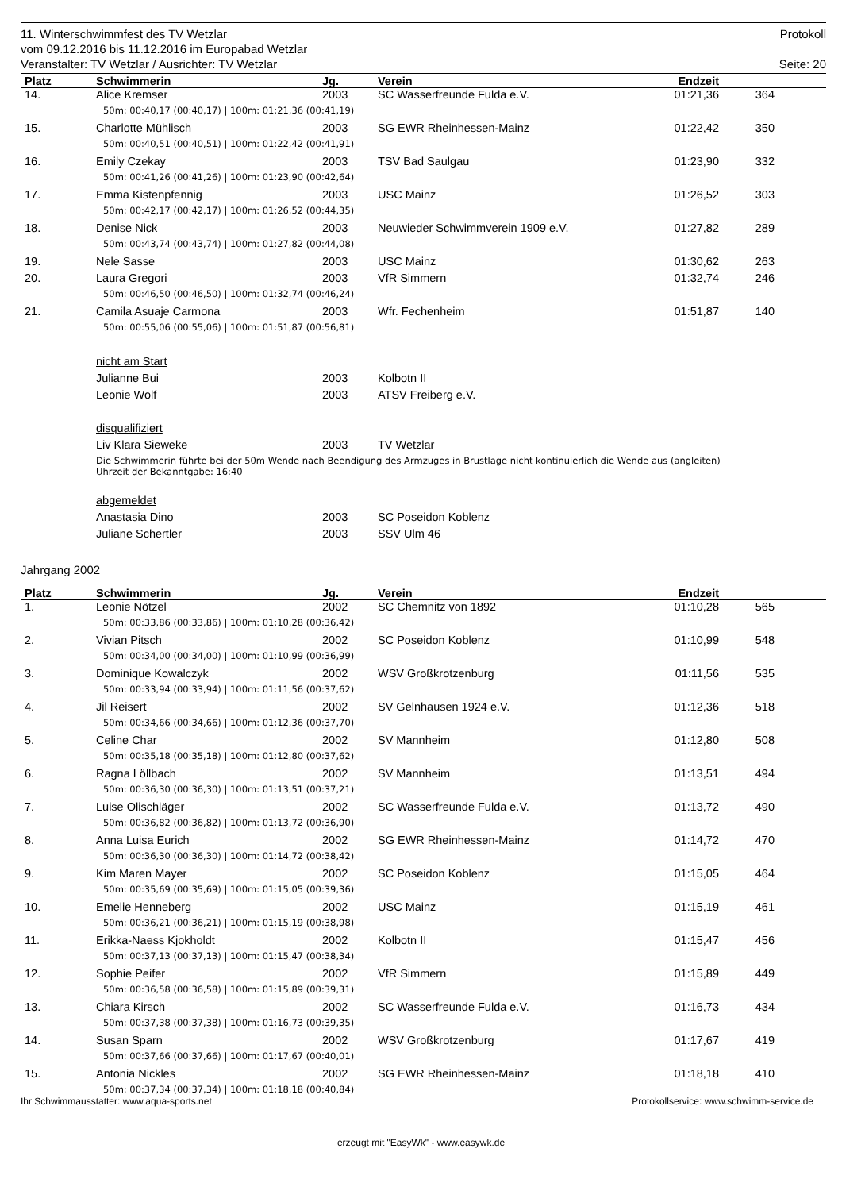11. Winterschwimmfest des TV Wetzlar Protokoll
vom 09.12.2016 bis 11.12.2016 im Europabad Wetzlar
Veranstalter: TV Wetzlar / Ausrichter: TV Wetzlar Seite: 20
| Platz | Schwimmerin | Jg. | Verein | Endzeit | | |
| --- | --- | --- | --- | --- | --- | --- |
| 14. | Alice Kremser | 2003 | SC Wasserfreunde Fulda e.V. | 01:21,36 | 364 | |
| | 50m: 00:40,17 (00:40,17) / 100m: 01:21,36 (00:41,19) | | | | | |
| 15. | Charlotte Mühlisch | 2003 | SG EWR Rheinhessen-Mainz | 01:22,42 | 350 | |
| | 50m: 00:40,51 (00:40,51) / 100m: 01:22,42 (00:41,91) | | | | | |
| 16. | Emily Czekay | 2003 | TSV Bad Saulgau | 01:23,90 | 332 | |
| | 50m: 00:41,26 (00:41,26) / 100m: 01:23,90 (00:42,64) | | | | | |
| 17. | Emma Kistenpfennig | 2003 | USC Mainz | 01:26,52 | 303 | |
| | 50m: 00:42,17 (00:42,17) / 100m: 01:26,52 (00:44,35) | | | | | |
| 18. | Denise Nick | 2003 | Neuwieder Schwimmverein 1909 e.V. | 01:27,82 | 289 | |
| | 50m: 00:43,74 (00:43,74) / 100m: 01:27,82 (00:44,08) | | | | | |
| 19. | Nele Sasse | 2003 | USC Mainz | 01:30,62 | 263 | |
| 20. | Laura Gregori | 2003 | VfR Simmern | 01:32,74 | 246 | |
| | 50m: 00:46,50 (00:46,50) / 100m: 01:32,74 (00:46,24) | | | | | |
| 21. | Camila Asuaje Carmona | 2003 | Wfr. Fechenheim | 01:51,87 | 140 | |
| | 50m: 00:55,06 (00:55,06) / 100m: 01:51,87 (00:56,81) | | | | | |
| | nicht am Start | | | | | |
| | Julianne Bui | 2003 | Kolbotn II | | | |
| | Leonie Wolf | 2003 | ATSV Freiberg e.V. | | | |
| | disqualifiziert | | | | | |
| | Liv Klara Sieweke | 2003 | TV Wetzlar | | | |
| | Die Schwimmerin führte bei der 50m Wende nach Beendigung des Armzuges in Brustlage nicht kontinuierlich die Wende aus (angleiten) Uhrzeit der Bekanntgabe: 16:40 | | | | | |
| | abgemeldet | | | | | |
| | Anastasia Dino | 2003 | SC Poseidon Koblenz | | | |
| | Juliane Schertler | 2003 | SSV Ulm 46 | | | |
Jahrgang 2002
| Platz | Schwimmerin | Jg. | Verein | Endzeit | | |
| --- | --- | --- | --- | --- | --- | --- |
| 1. | Leonie Nötzel | 2002 | SC Chemnitz von 1892 | 01:10,28 | 565 | |
| | 50m: 00:33,86 (00:33,86) / 100m: 01:10,28 (00:36,42) | | | | | |
| 2. | Vivian Pitsch | 2002 | SC Poseidon Koblenz | 01:10,99 | 548 | |
| | 50m: 00:34,00 (00:34,00) / 100m: 01:10,99 (00:36,99) | | | | | |
| 3. | Dominique Kowalczyk | 2002 | WSV Großkrotzenburg | 01:11,56 | 535 | |
| | 50m: 00:33,94 (00:33,94) / 100m: 01:11,56 (00:37,62) | | | | | |
| 4. | Jil Reisert | 2002 | SV Gelnhausen 1924 e.V. | 01:12,36 | 518 | |
| | 50m: 00:34,66 (00:34,66) / 100m: 01:12,36 (00:37,70) | | | | | |
| 5. | Celine Char | 2002 | SV Mannheim | 01:12,80 | 508 | |
| | 50m: 00:35,18 (00:35,18) / 100m: 01:12,80 (00:37,62) | | | | | |
| 6. | Ragna Löllbach | 2002 | SV Mannheim | 01:13,51 | 494 | |
| | 50m: 00:36,30 (00:36,30) / 100m: 01:13,51 (00:37,21) | | | | | |
| 7. | Luise Olischläger | 2002 | SC Wasserfreunde Fulda e.V. | 01:13,72 | 490 | |
| | 50m: 00:36,82 (00:36,82) / 100m: 01:13,72 (00:36,90) | | | | | |
| 8. | Anna Luisa Eurich | 2002 | SG EWR Rheinhessen-Mainz | 01:14,72 | 470 | |
| | 50m: 00:36,30 (00:36,30) / 100m: 01:14,72 (00:38,42) | | | | | |
| 9. | Kim Maren Mayer | 2002 | SC Poseidon Koblenz | 01:15,05 | 464 | |
| | 50m: 00:35,69 (00:35,69) / 100m: 01:15,05 (00:39,36) | | | | | |
| 10. | Emelie Henneberg | 2002 | USC Mainz | 01:15,19 | 461 | |
| | 50m: 00:36,21 (00:36,21) / 100m: 01:15,19 (00:38,98) | | | | | |
| 11. | Erikka-Naess Kjokholdt | 2002 | Kolbotn II | 01:15,47 | 456 | |
| | 50m: 00:37,13 (00:37,13) / 100m: 01:15,47 (00:38,34) | | | | | |
| 12. | Sophie Peifer | 2002 | VfR Simmern | 01:15,89 | 449 | |
| | 50m: 00:36,58 (00:36,58) / 100m: 01:15,89 (00:39,31) | | | | | |
| 13. | Chiara Kirsch | 2002 | SC Wasserfreunde Fulda e.V. | 01:16,73 | 434 | |
| | 50m: 00:37,38 (00:37,38) / 100m: 01:16,73 (00:39,35) | | | | | |
| 14. | Susan Sparn | 2002 | WSV Großkrotzenburg | 01:17,67 | 419 | |
| | 50m: 00:37,66 (00:37,66) / 100m: 01:17,67 (00:40,01) | | | | | |
| 15. | Antonia Nickles | 2002 | SG EWR Rheinhessen-Mainz | 01:18,18 | 410 | |
| | 50m: 00:37,34 (00:37,34) / 100m: 01:18,18 (00:40,84) | | | | | |
Ihr Schwimmausstatter: www.aqua-sports.net Protokollservice: www.schwimm-service.de
erzeugt mit "EasyWk" - www.easywk.de